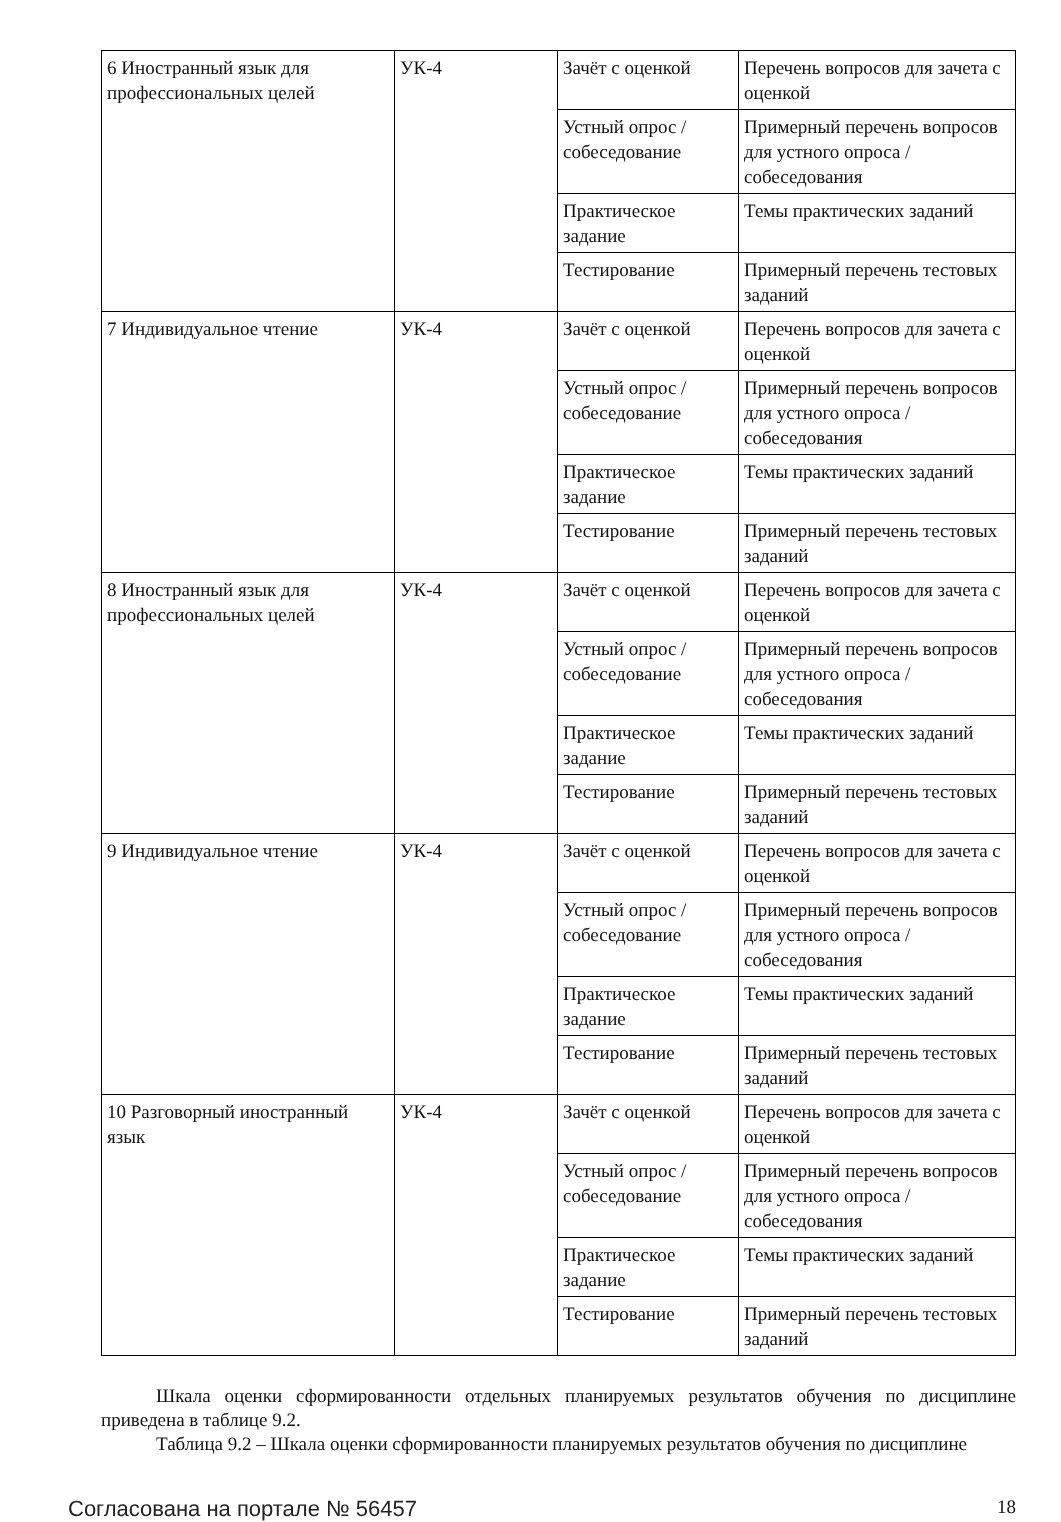| 6 Иностранный язык для профессиональных целей | УК-4 | Зачёт с оценкой | Перечень вопросов для зачета с оценкой |
| | | Устный опрос / собеседование | Примерный перечень вопросов для устного опроса / собеседования |
| | | Практическое задание | Темы практических заданий |
| | | Тестирование | Примерный перечень тестовых заданий |
| 7 Индивидуальное чтение | УК-4 | Зачёт с оценкой | Перечень вопросов для зачета с оценкой |
| | | Устный опрос / собеседование | Примерный перечень вопросов для устного опроса / собеседования |
| | | Практическое задание | Темы практических заданий |
| | | Тестирование | Примерный перечень тестовых заданий |
| 8 Иностранный язык для профессиональных целей | УК-4 | Зачёт с оценкой | Перечень вопросов для зачета с оценкой |
| | | Устный опрос / собеседование | Примерный перечень вопросов для устного опроса / собеседования |
| | | Практическое задание | Темы практических заданий |
| | | Тестирование | Примерный перечень тестовых заданий |
| 9 Индивидуальное чтение | УК-4 | Зачёт с оценкой | Перечень вопросов для зачета с оценкой |
| | | Устный опрос / собеседование | Примерный перечень вопросов для устного опроса / собеседования |
| | | Практическое задание | Темы практических заданий |
| | | Тестирование | Примерный перечень тестовых заданий |
| 10 Разговорный иностранный язык | УК-4 | Зачёт с оценкой | Перечень вопросов для зачета с оценкой |
| | | Устный опрос / собеседование | Примерный перечень вопросов для устного опроса / собеседования |
| | | Практическое задание | Темы практических заданий |
| | | Тестирование | Примерный перечень тестовых заданий |
Шкала оценки сформированности отдельных планируемых результатов обучения по дисциплине приведена в таблице 9.2.
Таблица 9.2 – Шкала оценки сформированности планируемых результатов обучения по дисциплине
Согласована на портале № 56457 18